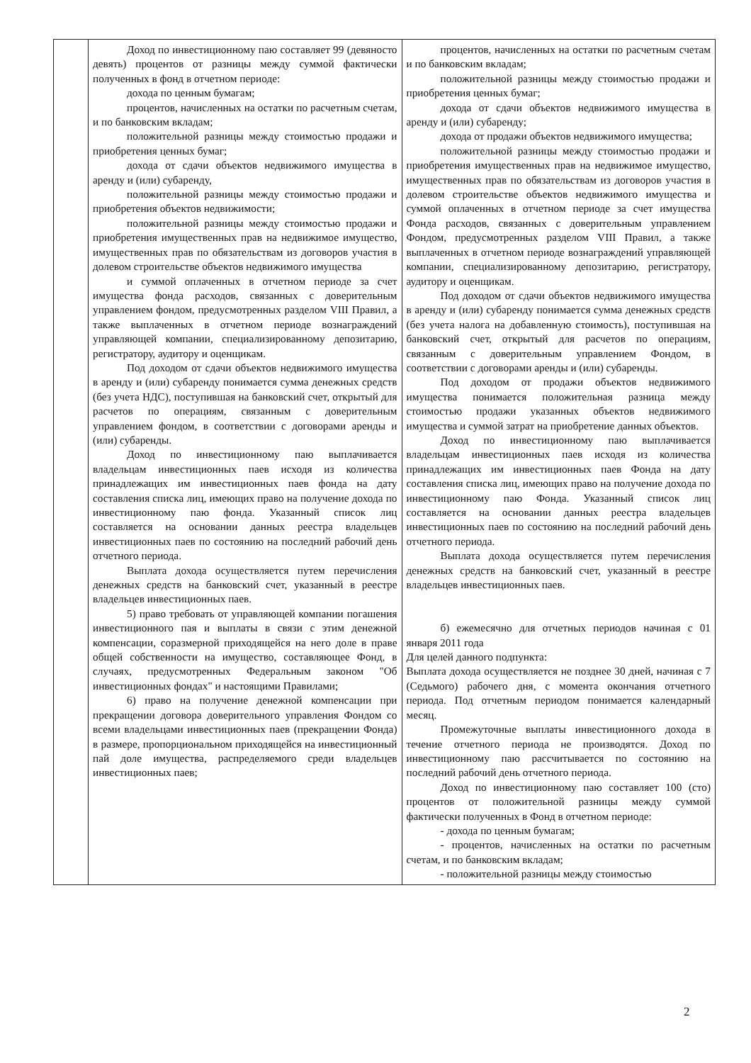| | Доход по инвестиционному паю составляет 99 (девяносто девять) процентов от разницы между суммой фактически полученных в фонд в отчетном периоде: дохода по ценным бумагам; процентов, начисленных на остатки по расчетным счетам, и по банковским вкладам; положительной разницы между стоимостью продажи и приобретения ценных бумаг; дохода от сдачи объектов недвижимого имущества в аренду и (или) субаренду, положительной разницы между стоимостью продажи и приобретения объектов недвижимости; положительной разницы между стоимостью продажи и приобретения имущественных прав на недвижимое имущество, имущественных прав по обязательствам из договоров участия в долевом строительстве объектов недвижимого имущества и суммой оплаченных в отчетном периоде за счет имущества фонда расходов, связанных с доверительным управлением фондом, предусмотренных разделом VIII Правил, а также выплаченных в отчетном периоде вознаграждений управляющей компании, специализированному депозитарию, регистратору, аудитору и оценщикам. Под доходом от сдачи объектов недвижимого имущества в аренду и (или) субаренду понимается сумма денежных средств (без учета НДС), поступившая на банковский счет, открытый для расчетов по операциям, связанным с доверительным управлением фондом, в соответствии с договорами аренды и (или) субаренды. Доход по инвестиционному паю выплачивается владельцам инвестиционных паев исходя из количества принадлежащих им инвестиционных паев фонда на дату составления списка лиц, имеющих право на получение дохода по инвестиционному паю фонда. Указанный список лиц составляется на основании данных реестра владельцев инвестиционных паев по состоянию на последний рабочий день отчетного периода. Выплата дохода осуществляется путем перечисления денежных средств на банковский счет, указанный в реестре владельцев инвестиционных паев. 5) право требовать от управляющей компании погашения инвестиционного пая и выплаты в связи с этим денежной компенсации, соразмерной приходящейся на него доле в праве общей собственности на имущество, составляющее Фонд, в случаях, предусмотренных Федеральным законом "Об инвестиционных фондах" и настоящими Правилами; 6) право на получение денежной компенсации при прекращении договора доверительного управления Фондом со всеми владельцами инвестиционных паев (прекращении Фонда) в размере, пропорциональном приходящейся на инвестиционный пай доле имущества, распределяемого среди владельцев инвестиционных паев; | процентов, начисленных на остатки по расчетным счетам и по банковским вкладам; положительной разницы между стоимостью продажи и приобретения ценных бумаг; дохода от сдачи объектов недвижимого имущества в аренду и (или) субаренду; дохода от продажи объектов недвижимого имущества; положительной разницы между стоимостью продажи и приобретения имущественных прав на недвижимое имущество, имущественных прав по обязательствам из договоров участия в долевом строительстве объектов недвижимого имущества и суммой оплаченных в отчетном периоде за счет имущества Фонда расходов, связанных с доверительным управлением Фондом, предусмотренных разделом VIII Правил, а также выплаченных в отчетном периоде вознаграждений управляющей компании, специализированному депозитарию, регистратору, аудитору и оценщикам. Под доходом от сдачи объектов недвижимого имущества в аренду и (или) субаренду понимается сумма денежных средств (без учета налога на добавленную стоимость), поступившая на банковский счет, открытый для расчетов по операциям, связанным с доверительным управлением Фондом, в соответствии с договорами аренды и (или) субаренды. Под доходом от продажи объектов недвижимого имущества понимается положительная разница между стоимостью продажи указанных объектов недвижимого имущества и суммой затрат на приобретение данных объектов. Доход по инвестиционному паю выплачивается владельцам инвестиционных паев исходя из количества принадлежащих им инвестиционных паев Фонда на дату составления списка лиц, имеющих право на получение дохода по инвестиционному паю Фонда. Указанный список лиц составляется на основании данных реестра владельцев инвестиционных паев по состоянию на последний рабочий день отчетного периода. Выплата дохода осуществляется путем перечисления денежных средств на банковский счет, указанный в реестре владельцев инвестиционных паев. б) ежемесячно для отчетных периодов начиная с 01 января 2011 года Для целей данного подпункта: Выплата дохода осуществляется не позднее 30 дней, начиная с 7 (Седьмого) рабочего дня, с момента окончания отчетного периода. Под отчетным периодом понимается календарный месяц. Промежуточные выплаты инвестиционного дохода в течение отчетного периода не производятся. Доход по инвестиционному паю рассчитывается по состоянию на последний рабочий день отчетного периода. Доход по инвестиционному паю составляет 100 (сто) процентов от положительной разницы между суммой фактически полученных в Фонд в отчетном периоде: - дохода по ценным бумагам; - процентов, начисленных на остатки по расчетным счетам, и по банковским вкладам; - положительной разницы между стоимостью |
2